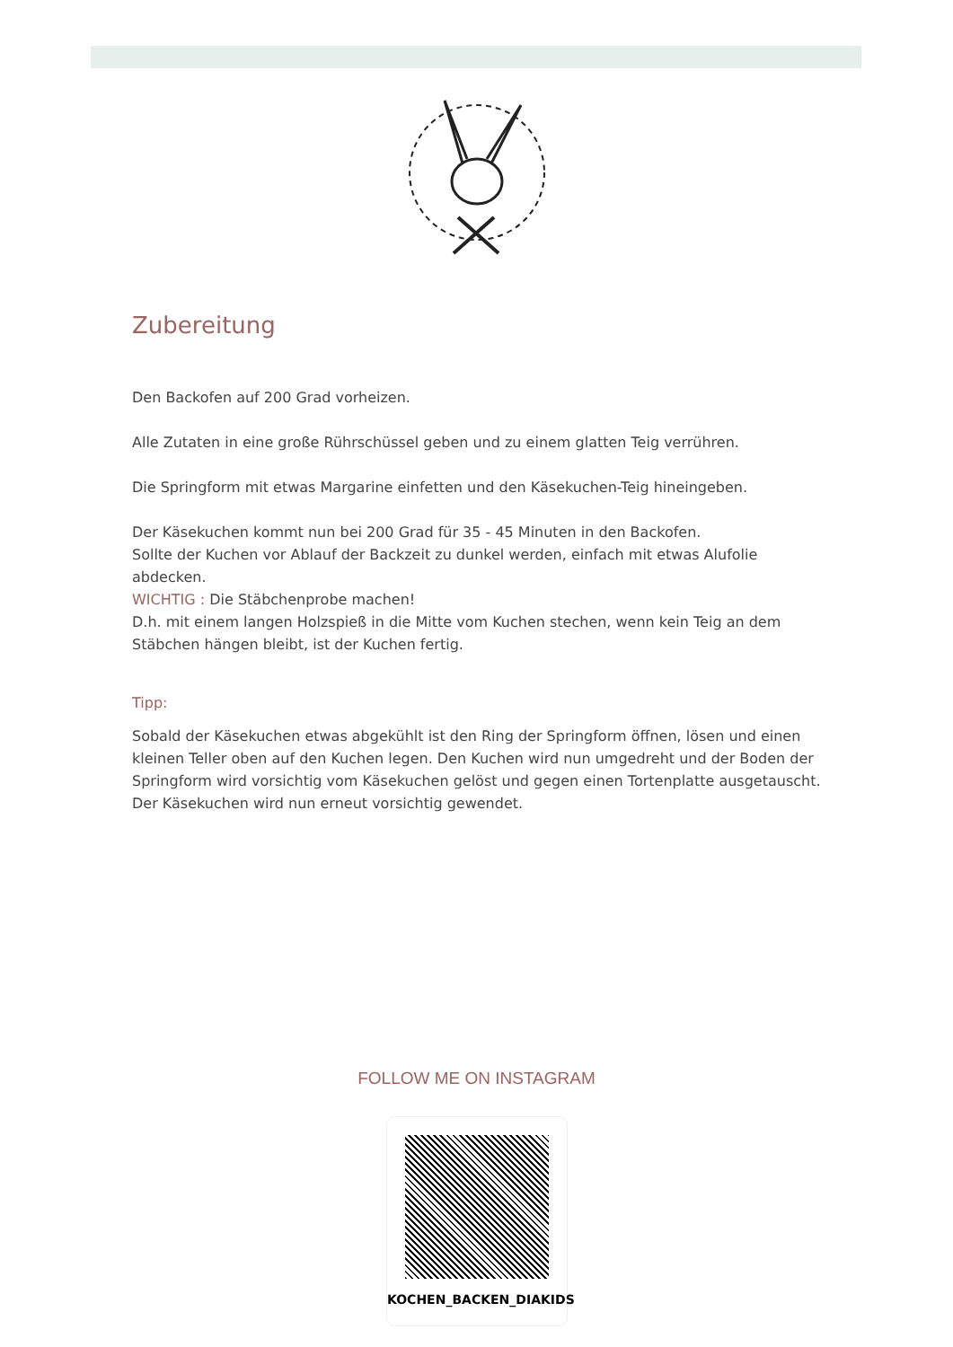Zubereitung
Den Backofen auf 200 Grad vorheizen.
Alle Zutaten in eine große Rührschüssel geben und zu einem glatten Teig verrühren.
Die Springform mit etwas Margarine einfetten und den Käsekuchen-Teig hineingeben.
Der Käsekuchen kommt nun bei 200 Grad für 35 - 45 Minuten in den Backofen.
Sollte der Kuchen vor Ablauf der Backzeit zu dunkel werden, einfach mit etwas Alufolie abdecken.
WICHTIG : Die Stäbchenprobe machen!
D.h. mit einem langen Holzspieß in die Mitte vom Kuchen stechen, wenn kein Teig an dem Stäbchen hängen bleibt, ist der Kuchen fertig.
Tipp:
Sobald der Käsekuchen etwas abgekühlt ist den Ring der Springform öffnen, lösen und einen kleinen Teller oben auf den Kuchen legen. Den Kuchen wird nun umgedreht und der Boden der Springform wird vorsichtig vom Käsekuchen gelöst und gegen einen Tortenplatte ausgetauscht. Der Käsekuchen wird nun erneut vorsichtig gewendet.
FOLLOW ME ON INSTAGRAM
KOCHEN_BACKEN_DIAKIDS